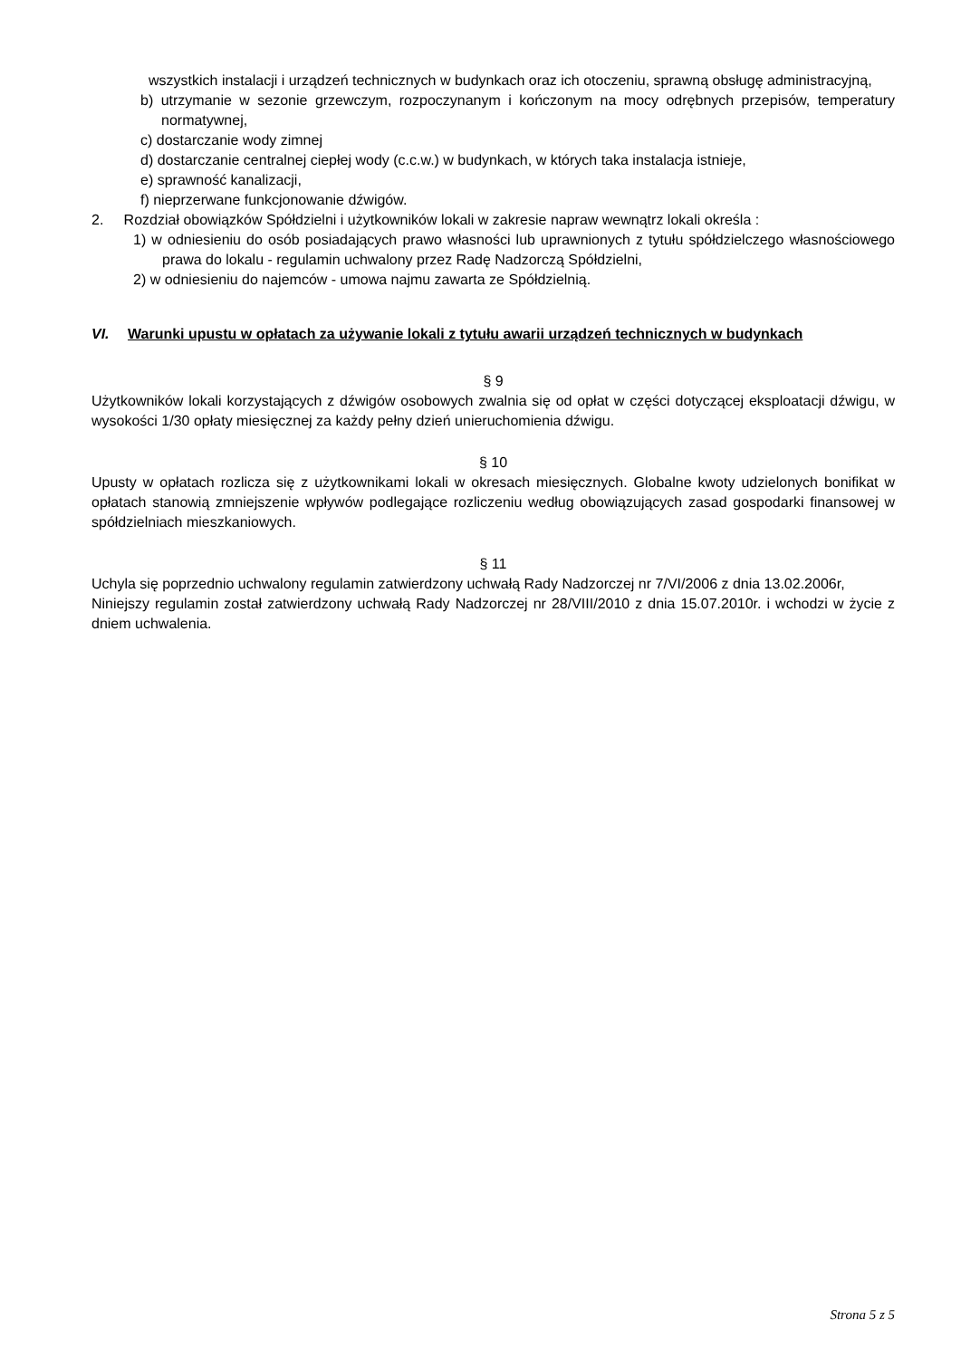wszystkich instalacji i urządzeń technicznych w budynkach oraz ich otoczeniu, sprawną obsługę administracyjną,
b) utrzymanie w sezonie grzewczym, rozpoczynanym i kończonym na mocy odrębnych przepisów, temperatury normatywnej,
c) dostarczanie wody zimnej
d) dostarczanie centralnej ciepłej wody (c.c.w.) w budynkach, w których taka instalacja istnieje,
e) sprawność kanalizacji,
f) nieprzerwane funkcjonowanie dźwigów.
2. Rozdział obowiązków Spółdzielni i użytkowników lokali w zakresie napraw wewnątrz lokali określa :
1) w odniesieniu do osób posiadających prawo własności lub uprawnionych z tytułu spółdzielczego własnościowego prawa do lokalu - regulamin uchwalony przez Radę Nadzorczą Spółdzielni,
2) w odniesieniu do najemców - umowa najmu zawarta ze Spółdzielnią.
VI. Warunki upustu w opłatach za używanie lokali z tytułu awarii urządzeń technicznych w budynkach
§ 9
Użytkowników lokali korzystających z dźwigów osobowych zwalnia się od opłat w części dotyczącej eksploatacji dźwigu, w wysokości 1/30 opłaty miesięcznej za każdy pełny dzień unieruchomienia dźwigu.
§ 10
Upusty w opłatach rozlicza się z użytkownikami lokali w okresach miesięcznych. Globalne kwoty udzielonych bonifikat w opłatach stanowią zmniejszenie wpływów podlegające rozliczeniu według obowiązujących zasad gospodarki finansowej w spółdzielniach mieszkaniowych.
§ 11
Uchyla się poprzednio uchwalony regulamin zatwierdzony uchwałą Rady Nadzorczej nr 7/VI/2006 z dnia 13.02.2006r,
Niniejszy regulamin został zatwierdzony uchwałą Rady Nadzorczej nr 28/VIII/2010 z dnia 15.07.2010r. i wchodzi w życie z dniem uchwalenia.
Strona 5 z 5